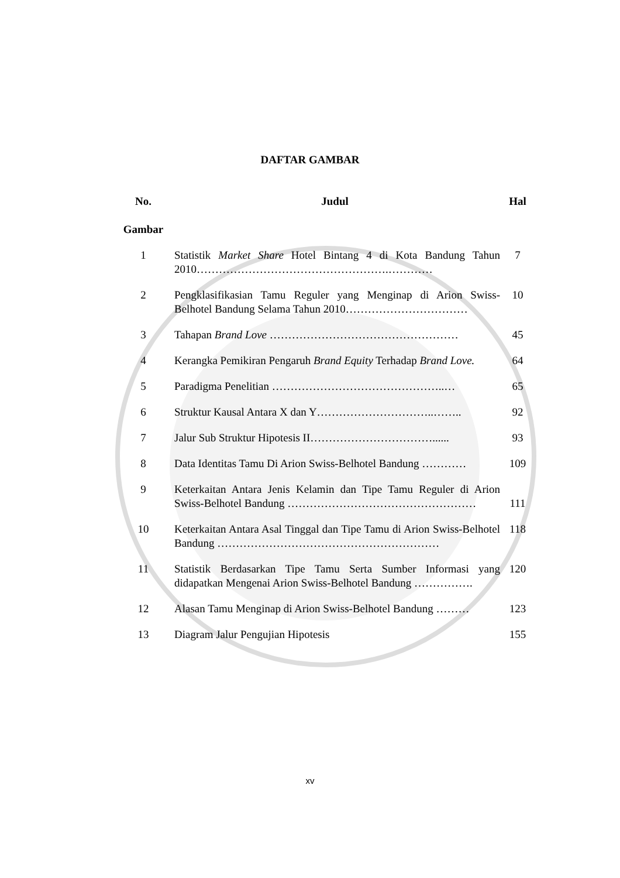DAFTAR GAMBAR
| No. Gambar | Judul | Hal |
| --- | --- | --- |
| 1 | Statistik Market Share Hotel Bintang 4 di Kota Bandung Tahun 2010…………………………………………….………… | 7 |
| 2 | Pengklasifikasian Tamu Reguler yang Menginap di Arion Swiss-Belhotel Bandung Selama Tahun 2010…………………………… | 10 |
| 3 | Tahapan Brand Love …………………………………………… | 45 |
| 4 | Kerangka Pemikiran Pengaruh Brand Equity Terhadap Brand Love. | 64 |
| 5 | Paradigma Penelitian ………………………………………..… | 65 |
| 6 | Struktur Kausal Antara X dan Y…………………………..…….. | 92 |
| 7 | Jalur Sub Struktur Hipotesis II……………………………...... | 93 |
| 8 | Data Identitas Tamu Di Arion Swiss-Belhotel Bandung ………… | 109 |
| 9 | Keterkaitan Antara Jenis Kelamin dan Tipe Tamu Reguler di Arion Swiss-Belhotel Bandung …………………………………………… | 111 |
| 10 | Keterkaitan Antara Asal Tinggal dan Tipe Tamu di Arion Swiss-Belhotel Bandung …………………………………………………… | 118 |
| 11 | Statistik Berdasarkan Tipe Tamu Serta Sumber Informasi yang didapatkan Mengenai Arion Swiss-Belhotel Bandung ……………. | 120 |
| 12 | Alasan Tamu Menginap di Arion Swiss-Belhotel Bandung ……… | 123 |
| 13 | Diagram Jalur Pengujian Hipotesis | 155 |
xv